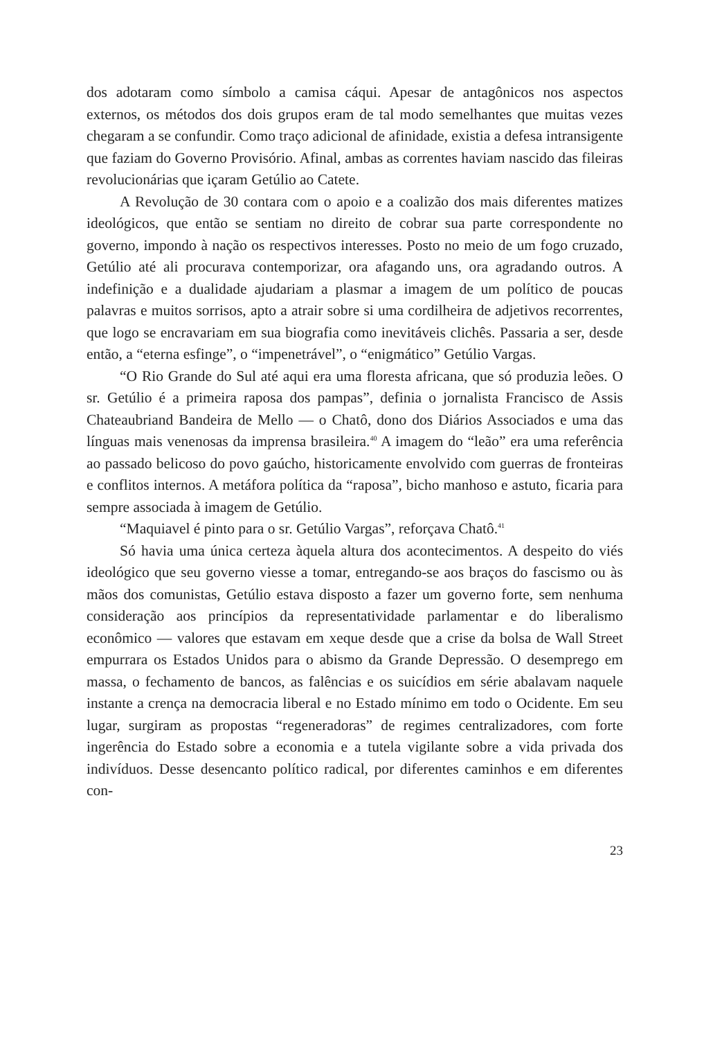dos adotaram como símbolo a camisa cáqui. Apesar de antagônicos nos aspectos externos, os métodos dos dois grupos eram de tal modo semelhantes que muitas vezes chegaram a se confundir. Como traço adicional de afinidade, existia a defesa intransigente que faziam do Governo Provisório. Afinal, ambas as correntes haviam nascido das fileiras revolucionárias que içaram Getúlio ao Catete.
A Revolução de 30 contara com o apoio e a coalizão dos mais diferentes matizes ideológicos, que então se sentiam no direito de cobrar sua parte correspondente no governo, impondo à nação os respectivos interesses. Posto no meio de um fogo cruzado, Getúlio até ali procurava contemporizar, ora afagando uns, ora agradando outros. A indefinição e a dualidade ajudariam a plasmar a imagem de um político de poucas palavras e muitos sorrisos, apto a atrair sobre si uma cordilheira de adjetivos recorrentes, que logo se encravariam em sua biografia como inevitáveis clichês. Passaria a ser, desde então, a “eterna esfinge”, o “impenetrável”, o “enigmático” Getúlio Vargas.
“O Rio Grande do Sul até aqui era uma floresta africana, que só produzia leões. O sr. Getúlio é a primeira raposa dos pampas”, definia o jornalista Francisco de Assis Chateaubriand Bandeira de Mello — o Chatô, dono dos Diários Associados e uma das línguas mais venenosas da imprensa brasileira.<sup>40</sup> A imagem do “leão” era uma referência ao passado belicoso do povo gaúcho, historicamente envolvido com guerras de fronteiras e conflitos internos. A metáfora política da “raposa”, bicho manhoso e astuto, ficaria para sempre associada à imagem de Getúlio.
“Maquiavel é pinto para o sr. Getúlio Vargas”, reforçava Chatô.<sup>41</sup>
Só havia uma única certeza àquela altura dos acontecimentos. A despeito do viés ideológico que seu governo viesse a tomar, entregando-se aos braços do fascismo ou às mãos dos comunistas, Getúlio estava disposto a fazer um governo forte, sem nenhuma consideração aos princípios da representatividade parlamentar e do liberalismo econômico — valores que estavam em xeque desde que a crise da bolsa de Wall Street empurrara os Estados Unidos para o abismo da Grande Depressão. O desemprego em massa, o fechamento de bancos, as falências e os suicídios em série abalavam naquele instante a crença na democracia liberal e no Estado mínimo em todo o Ocidente. Em seu lugar, surgiram as propostas “regeneradoras” de regimes centralizadores, com forte ingerência do Estado sobre a economia e a tutela vigilante sobre a vida privada dos indivíduos. Desse desencanto político radical, por diferentes caminhos e em diferentes con-
23